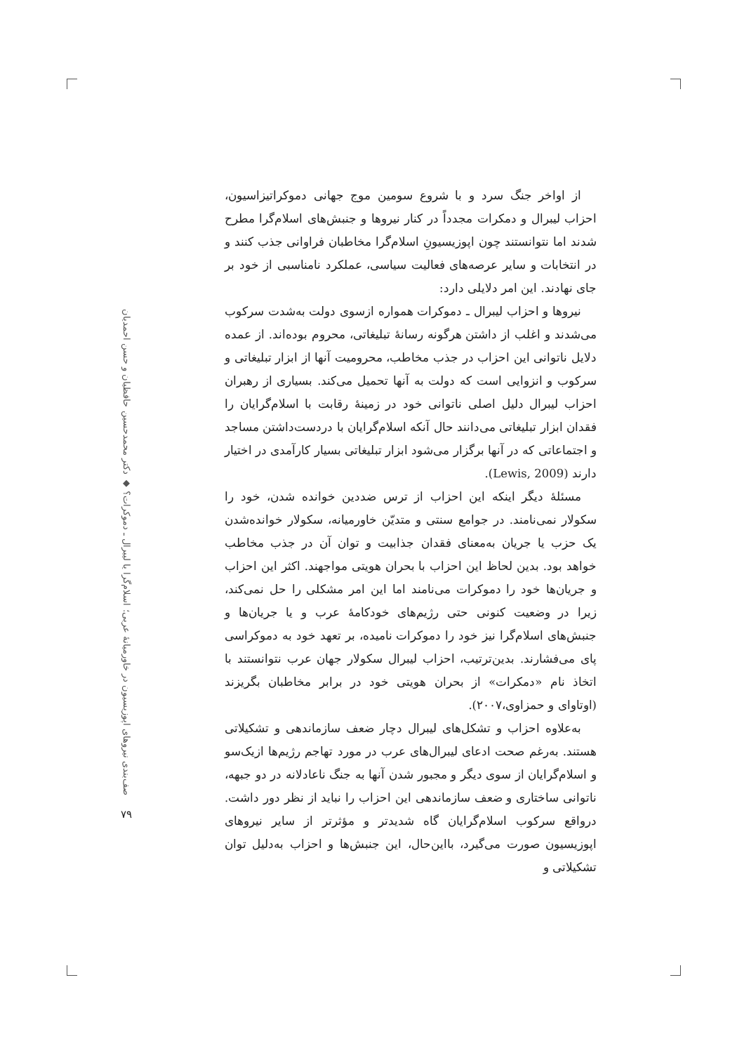از اواخر جنگ سرد و با شروع سومین موج جهانی دموکراتیزاسیون، احزاب لیبرال و دمکرات مجدداً در کنار نیروها و جنبش‌های اسلام‌گرا مطرح شدند اما نتوانستند چون اپوزیسیونِ اسلام‌گرا مخاطبان فراوانی جذب کنند و در انتخابات و سایر عرصه‌های فعالیت سیاسی، عملکرد نامناسبی از خود بر جای نهادند. این امر دلایلی دارد:
نیروها و احزاب لیبرال ـ دموکرات همواره ازسوی دولت به‌شدت سرکوب می‌شدند و اغلب از داشتن هرگونه رسانهٔ تبلیغاتی، محروم بوده‌اند. از عمده دلایل ناتوانی این احزاب در جذب مخاطب، محرومیت آنها از ابزار تبلیغاتی و سرکوب و انزوایی است که دولت به آنها تحمیل می‌کند. بسیاری از رهبران احزاب لیبرال دلیل اصلی ناتوانی خود در زمینهٔ رقابت با اسلام‌گرایان را فقدان ابزار تبلیغاتی می‌دانند حال آنکه اسلام‌گرایان با دردست‌داشتن مساجد و اجتماعاتی که در آنها برگزار می‌شود ابزار تبلیغاتی بسیار کارآمدی در اختیار دارند (Lewis, 2009).
مسئلهٔ دیگر اینکه این احزاب از ترس ضددین خوانده شدن، خود را سکولار نمی‌نامند. در جوامع سنتی و متدیّن خاورمیانه، سکولار خوانده‌شدن یک حزب یا جریان به‌معنای فقدان جذابیت و توان آن در جذب مخاطب خواهد بود. بدین لحاظ این احزاب با بحران هویتی مواجهند. اکثر این احزاب و جریان‌ها خود را دموکرات می‌نامند اما این امر مشکلی را حل نمی‌کند، زیرا در وضعیت کنونی حتی رژیم‌های خودکامهٔ عرب و یا جریان‌ها و جنبش‌های اسلام‌گرا نیز خود را دموکرات نامیده، بر تعهد خود به دموکراسی پای می‌فشارند. بدین‌ترتیب، احزاب لیبرال سکولار جهان عرب نتوانستند با اتخاذ نام «دمکرات» از بحران هویتی خود در برابر مخاطبان بگریزند (اوتاوای و حمزاوی،۲۰۰۷).
به‌علاوه احزاب و تشکل‌های لیبرال دچار ضعف سازماندهی و تشکیلاتی هستند. به‌رغم صحت ادعای لیبرال‌های عرب در مورد تهاجم رژیم‌ها ازیک‌سو و اسلام‌گرایان از سوی دیگر و مجبور شدن آنها به جنگ ناعادلانه در دو جبهه، ناتوانی ساختاری و ضعف سازماندهی این احزاب را نباید از نظر دور داشت. درواقع سرکوب اسلام‌گرایان گاه شدیدتر و مؤثرتر از سایر نیروهای اپوزیسیون صورت می‌گیرد، بااین‌حال، این جنبش‌ها و احزاب به‌دلیل توان تشکیلاتی و
صف‌بندی نیروهای اپوزیسیون در خاورمیانهٔ عربی؛ اسلام‌گرا یا لیبرال ـ دموکرات؟ ◆ دکتر محمدحسین حافظیان و حسن احمدیان
۷۹